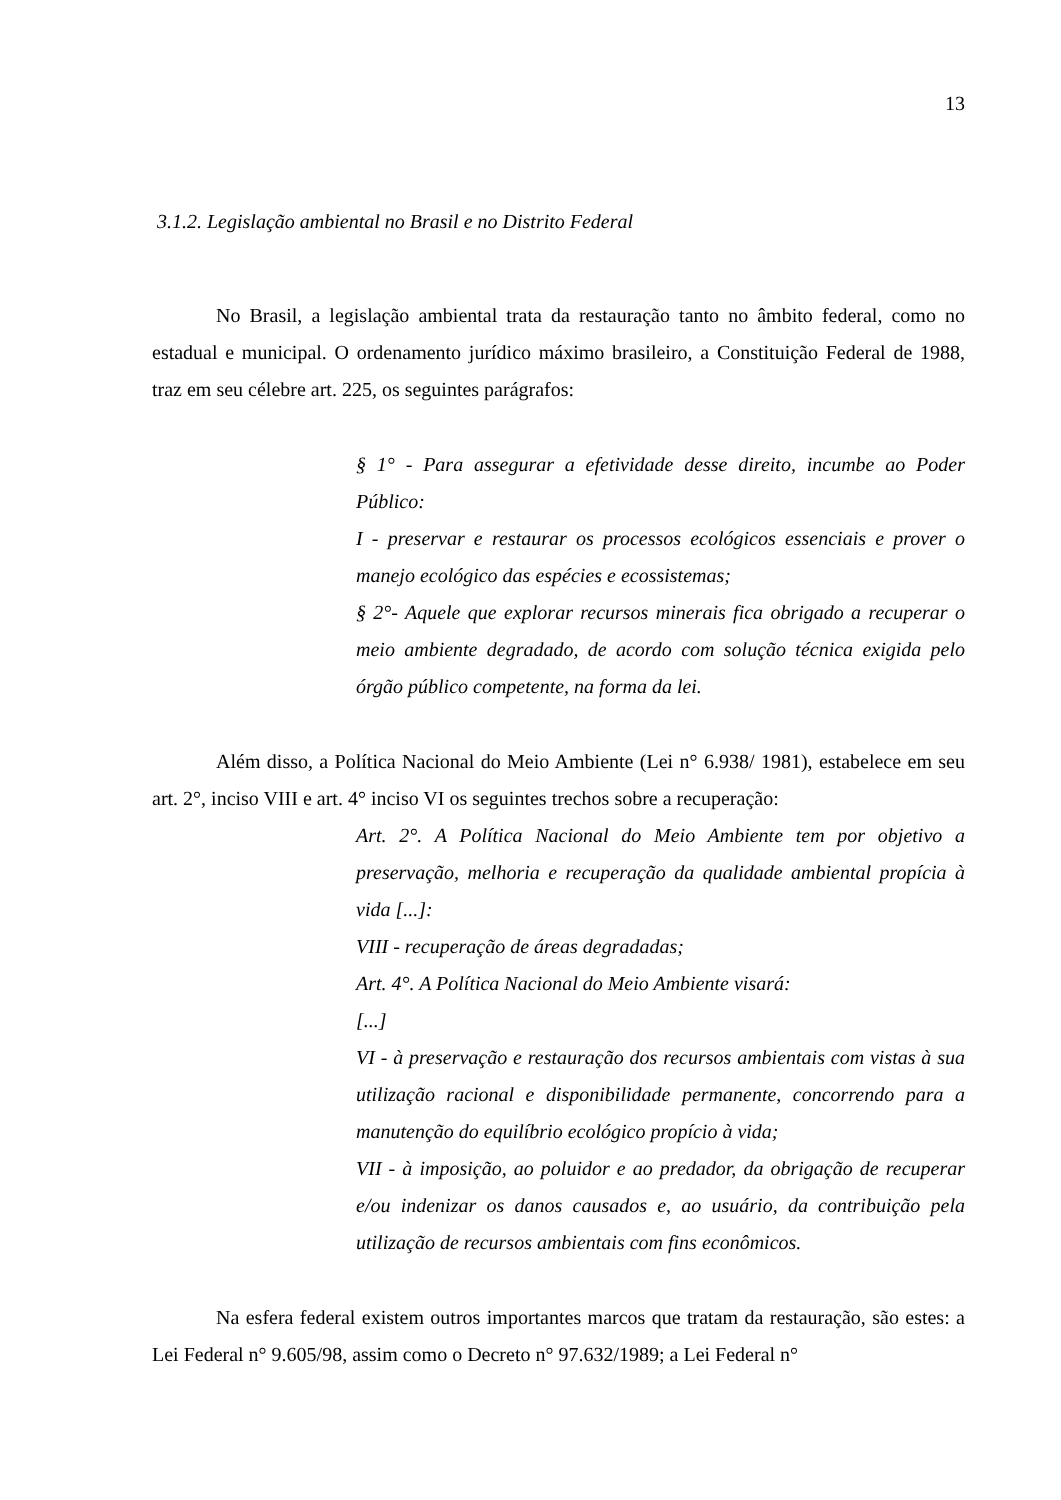13
3.1.2. Legislação ambiental no Brasil e no Distrito Federal
No Brasil, a legislação ambiental trata da restauração tanto no âmbito federal, como no estadual e municipal. O ordenamento jurídico máximo brasileiro, a Constituição Federal de 1988, traz em seu célebre art. 225, os seguintes parágrafos:
§ 1° - Para assegurar a efetividade desse direito, incumbe ao Poder Público:
I - preservar e restaurar os processos ecológicos essenciais e prover o manejo ecológico das espécies e ecossistemas;
§ 2°- Aquele que explorar recursos minerais fica obrigado a recuperar o meio ambiente degradado, de acordo com solução técnica exigida pelo órgão público competente, na forma da lei.
Além disso, a Política Nacional do Meio Ambiente (Lei n° 6.938/ 1981), estabelece em seu art. 2°, inciso VIII e art. 4° inciso VI os seguintes trechos sobre a recuperação:
Art. 2°. A Política Nacional do Meio Ambiente tem por objetivo a preservação, melhoria e recuperação da qualidade ambiental propícia à vida [...]:
VIII - recuperação de áreas degradadas;
Art. 4°. A Política Nacional do Meio Ambiente visará:
[...]
VI - à preservação e restauração dos recursos ambientais com vistas à sua utilização racional e disponibilidade permanente, concorrendo para a manutenção do equilíbrio ecológico propício à vida;
VII - à imposição, ao poluidor e ao predador, da obrigação de recuperar e/ou indenizar os danos causados e, ao usuário, da contribuição pela utilização de recursos ambientais com fins econômicos.
Na esfera federal existem outros importantes marcos que tratam da restauração, são estes: a Lei Federal n° 9.605/98, assim como o Decreto n° 97.632/1989; a Lei Federal n°